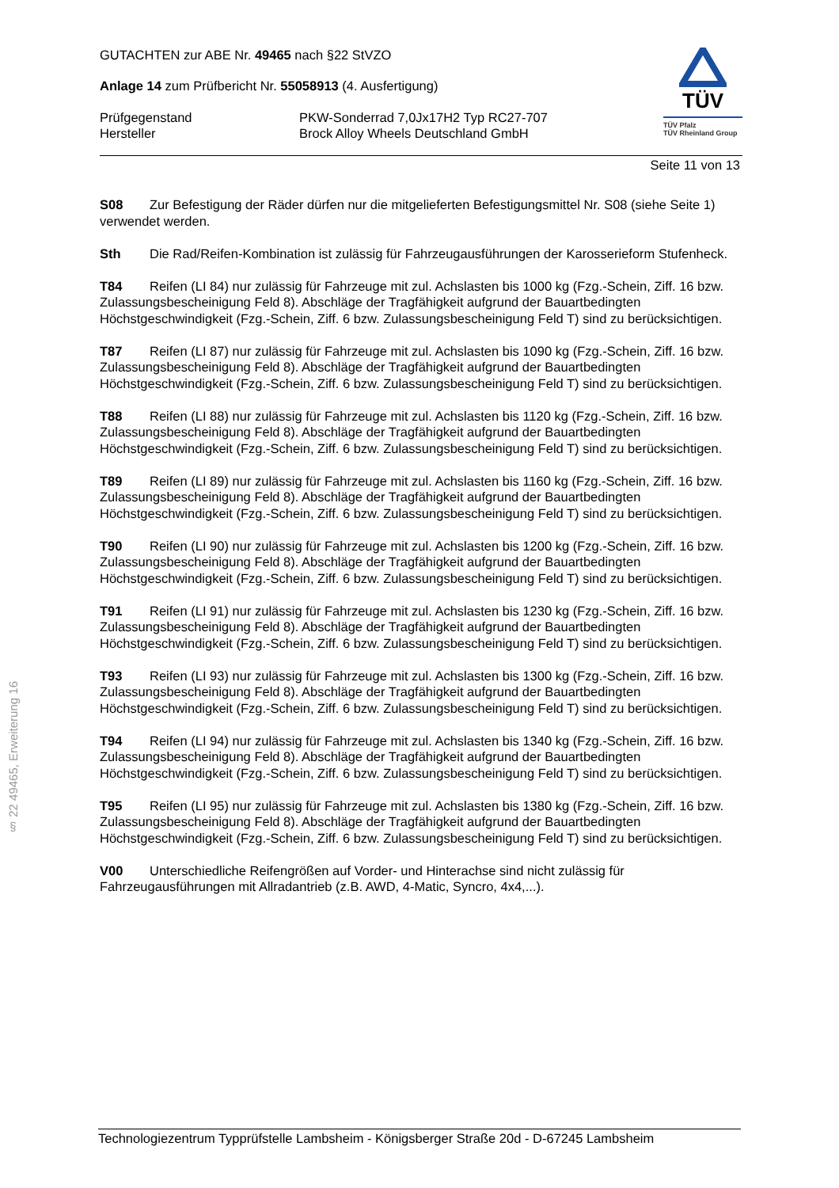§ 22 49465, Erweiterung 16
GUTACHTEN zur ABE Nr. 49465 nach §22 StVZO
Anlage 14 zum Prüfbericht Nr. 55058913 (4. Ausfertigung)
Prüfgegenstand PKW-Sonderrad 7,0Jx17H2 Typ RC27-707
Hersteller Brock Alloy Wheels Deutschland GmbH
TÜV
TÜV Pfalz
TÜV Rheinland Group
Seite 11 von 13
S08 Zur Befestigung der Räder dürfen nur die mitgelieferten Befestigungsmittel Nr. S08 (siehe Seite 1) verwendet werden.
Sth Die Rad/Reifen-Kombination ist zulässig für Fahrzeugausführungen der Karosserieform Stufenheck.
T84 Reifen (LI 84) nur zulässig für Fahrzeuge mit zul. Achslasten bis 1000 kg (Fzg.-Schein, Ziff. 16 bzw. Zulassungsbescheinigung Feld 8). Abschläge der Tragfähigkeit aufgrund der Bauartbedingten Höchstgeschwindigkeit (Fzg.-Schein, Ziff. 6 bzw. Zulassungsbescheinigung Feld T) sind zu berücksichtigen.
T87 Reifen (LI 87) nur zulässig für Fahrzeuge mit zul. Achslasten bis 1090 kg (Fzg.-Schein, Ziff. 16 bzw. Zulassungsbescheinigung Feld 8). Abschläge der Tragfähigkeit aufgrund der Bauartbedingten Höchstgeschwindigkeit (Fzg.-Schein, Ziff. 6 bzw. Zulassungsbescheinigung Feld T) sind zu berücksichtigen.
T88 Reifen (LI 88) nur zulässig für Fahrzeuge mit zul. Achslasten bis 1120 kg (Fzg.-Schein, Ziff. 16 bzw. Zulassungsbescheinigung Feld 8). Abschläge der Tragfähigkeit aufgrund der Bauartbedingten Höchstgeschwindigkeit (Fzg.-Schein, Ziff. 6 bzw. Zulassungsbescheinigung Feld T) sind zu berücksichtigen.
T89 Reifen (LI 89) nur zulässig für Fahrzeuge mit zul. Achslasten bis 1160 kg (Fzg.-Schein, Ziff. 16 bzw. Zulassungsbescheinigung Feld 8). Abschläge der Tragfähigkeit aufgrund der Bauartbedingten Höchstgeschwindigkeit (Fzg.-Schein, Ziff. 6 bzw. Zulassungsbescheinigung Feld T) sind zu berücksichtigen.
T90 Reifen (LI 90) nur zulässig für Fahrzeuge mit zul. Achslasten bis 1200 kg (Fzg.-Schein, Ziff. 16 bzw. Zulassungsbescheinigung Feld 8). Abschläge der Tragfähigkeit aufgrund der Bauartbedingten Höchstgeschwindigkeit (Fzg.-Schein, Ziff. 6 bzw. Zulassungsbescheinigung Feld T) sind zu berücksichtigen.
T91 Reifen (LI 91) nur zulässig für Fahrzeuge mit zul. Achslasten bis 1230 kg (Fzg.-Schein, Ziff. 16 bzw. Zulassungsbescheinigung Feld 8). Abschläge der Tragfähigkeit aufgrund der Bauartbedingten Höchstgeschwindigkeit (Fzg.-Schein, Ziff. 6 bzw. Zulassungsbescheinigung Feld T) sind zu berücksichtigen.
T93 Reifen (LI 93) nur zulässig für Fahrzeuge mit zul. Achslasten bis 1300 kg (Fzg.-Schein, Ziff. 16 bzw. Zulassungsbescheinigung Feld 8). Abschläge der Tragfähigkeit aufgrund der Bauartbedingten Höchstgeschwindigkeit (Fzg.-Schein, Ziff. 6 bzw. Zulassungsbescheinigung Feld T) sind zu berücksichtigen.
T94 Reifen (LI 94) nur zulässig für Fahrzeuge mit zul. Achslasten bis 1340 kg (Fzg.-Schein, Ziff. 16 bzw. Zulassungsbescheinigung Feld 8). Abschläge der Tragfähigkeit aufgrund der Bauartbedingten Höchstgeschwindigkeit (Fzg.-Schein, Ziff. 6 bzw. Zulassungsbescheinigung Feld T) sind zu berücksichtigen.
T95 Reifen (LI 95) nur zulässig für Fahrzeuge mit zul. Achslasten bis 1380 kg (Fzg.-Schein, Ziff. 16 bzw. Zulassungsbescheinigung Feld 8). Abschläge der Tragfähigkeit aufgrund der Bauartbedingten Höchstgeschwindigkeit (Fzg.-Schein, Ziff. 6 bzw. Zulassungsbescheinigung Feld T) sind zu berücksichtigen.
V00 Unterschiedliche Reifengrößen auf Vorder- und Hinterachse sind nicht zulässig für Fahrzeugausführungen mit Allradantrieb (z.B. AWD, 4-Matic, Syncro, 4x4,...).
Technologiezentrum Typprüfstelle Lambsheim - Königsberger Straße 20d - D-67245 Lambsheim